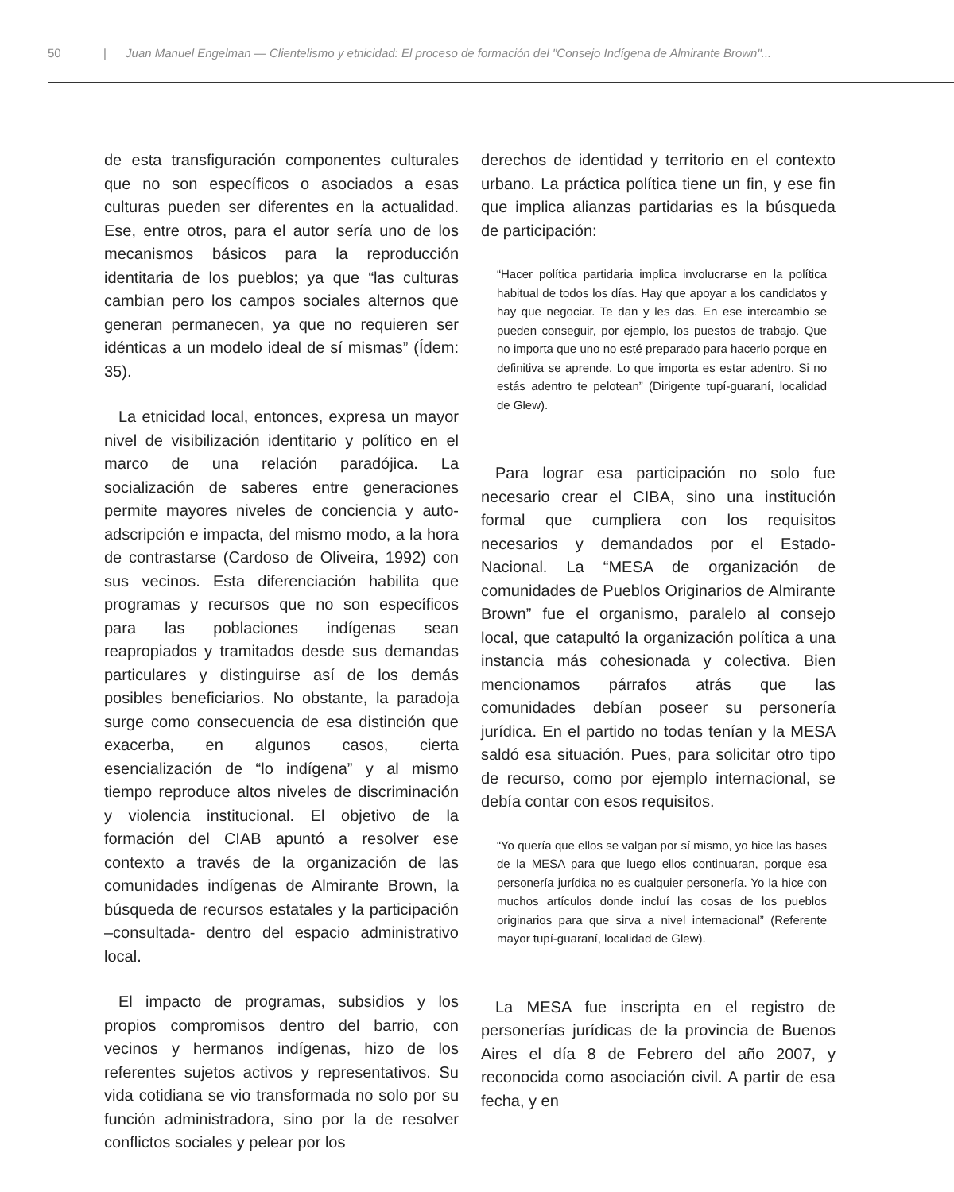50 | Juan Manuel Engelman — Clientelismo y etnicidad: El proceso de formación del "Consejo Indígena de Almirante Brown"...
de esta transfiguración componentes culturales que no son específicos o asociados a esas culturas pueden ser diferentes en la actualidad. Ese, entre otros, para el autor sería uno de los mecanismos básicos para la reproducción identitaria de los pueblos; ya que “las culturas cambian pero los campos sociales alternos que generan permanecen, ya que no requieren ser idénticas a un modelo ideal de sí mismas” (Ídem: 35).
La etnicidad local, entonces, expresa un mayor nivel de visibilización identitario y político en el marco de una relación paradójica. La socialización de saberes entre generaciones permite mayores niveles de conciencia y auto-adscripción e impacta, del mismo modo, a la hora de contrastarse (Cardoso de Oliveira, 1992) con sus vecinos. Esta diferenciación habilita que programas y recursos que no son específicos para las poblaciones indígenas sean reapropiados y tramitados desde sus demandas particulares y distinguirse así de los demás posibles beneficiarios. No obstante, la paradoja surge como consecuencia de esa distinción que exacerba, en algunos casos, cierta esencialización de “lo indígena” y al mismo tiempo reproduce altos niveles de discriminación y violencia institucional. El objetivo de la formación del CIAB apuntó a resolver ese contexto a través de la organización de las comunidades indígenas de Almirante Brown, la búsqueda de recursos estatales y la participación –consultada- dentro del espacio administrativo local.
El impacto de programas, subsidios y los propios compromisos dentro del barrio, con vecinos y hermanos indígenas, hizo de los referentes sujetos activos y representativos. Su vida cotidiana se vio transformada no solo por su función administradora, sino por la de resolver conflictos sociales y pelear por los
derechos de identidad y territorio en el contexto urbano. La práctica política tiene un fin, y ese fin que implica alianzas partidarias es la búsqueda de participación:
“Hacer política partidaria implica involucrarse en la política habitual de todos los días. Hay que apoyar a los candidatos y hay que negociar. Te dan y les das. En ese intercambio se pueden conseguir, por ejemplo, los puestos de trabajo. Que no importa que uno no esté preparado para hacerlo porque en definitiva se aprende. Lo que importa es estar adentro. Si no estás adentro te pelotean” (Dirigente tupí-guaraní, localidad de Glew).
Para lograr esa participación no solo fue necesario crear el CIBA, sino una institución formal que cumpliera con los requisitos necesarios y demandados por el Estado-Nacional. La “MESA de organización de comunidades de Pueblos Originarios de Almirante Brown” fue el organismo, paralelo al consejo local, que catapultó la organización política a una instancia más cohesionada y colectiva. Bien mencionamos párrafos atrás que las comunidades debían poseer su personería jurídica. En el partido no todas tenían y la MESA saldó esa situación. Pues, para solicitar otro tipo de recurso, como por ejemplo internacional, se debía contar con esos requisitos.
“Yo quería que ellos se valgan por sí mismo, yo hice las bases de la MESA para que luego ellos continuaran, porque esa personería jurídica no es cualquier personería. Yo la hice con muchos artículos donde incluí las cosas de los pueblos originarios para que sirva a nivel internacional” (Referente mayor tupí-guaraní, localidad de Glew).
La MESA fue inscripta en el registro de personerías jurídicas de la provincia de Buenos Aires el día 8 de Febrero del año 2007, y reconocida como asociación civil. A partir de esa fecha, y en